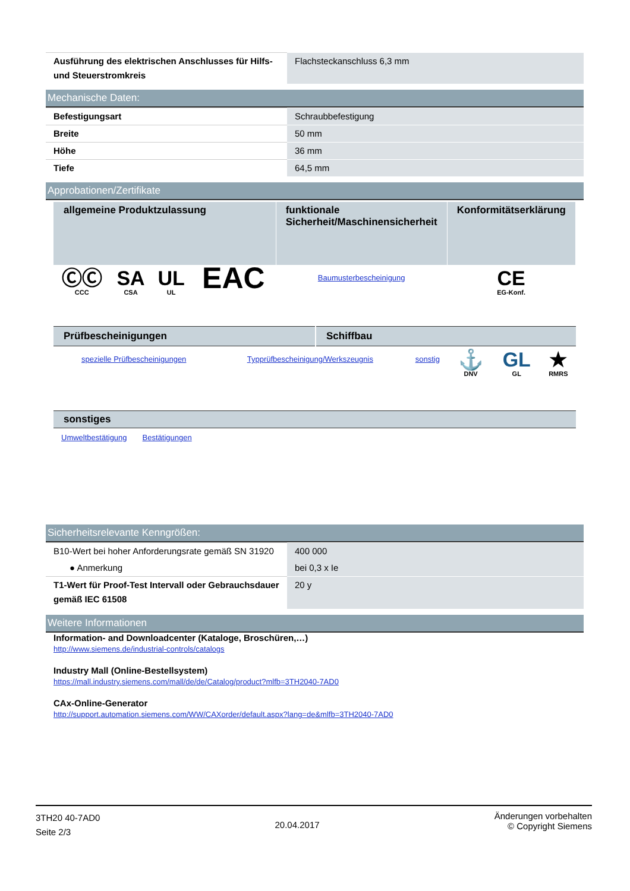| Ausführung des elektrischen Anschlusses für Hilfs- und Steuerstromkreis | Flachsteckanschluss 6,3 mm |
Mechanische Daten:
| Befestigungsart | Schraubbefestigung |
| Breite | 50 mm |
| Höhe | 36 mm |
| Tiefe | 64,5 mm |
Approbationen/Zertifikate
| allgemeine Produktzulassung | | | | funktionale Sicherheit/Maschinensicherheit | Konformitätserklärung |
| --- | --- | --- | --- | --- | --- |
| ⒸⒸ CCC | SA CSA | UL UL | EAC | Baumusterbescheinigung | CE EG-Konf. |
| Prüfbescheinigungen | Schiffbau |
| spezielle Prüfbescheinigungen | Typprüfbescheinigung/Werkszeugnis | sonstig | ⚓ DNV | GL GL | ★ RMRS |
sonstiges
| Umweltbestätigung | Bestätigungen |
Sicherheitsrelevante Kenngrößen:
| B10-Wert bei hoher Anforderungsrate gemäß SN 31920 | 400 000 |
| ● Anmerkung | bei 0,3 x Ie |
| T1-Wert für Proof-Test Intervall oder Gebrauchsdauer gemäß IEC 61508 | 20 y |
Weitere Informationen
Information- and Downloadcenter (Kataloge, Broschüren,…)
http://www.siemens.de/industrial-controls/catalogs
Industry Mall (Online-Bestellsystem)
https://mall.industry.siemens.com/mall/de/de/Catalog/product?mlfb=3TH2040-7AD0
CAx-Online-Generator
http://support.automation.siemens.com/WW/CAXorder/default.aspx?lang=de&mlfb=3TH2040-7AD0
3TH20 40-7AD0
Seite 2/3
20.04.2017
Änderungen vorbehalten
© Copyright Siemens